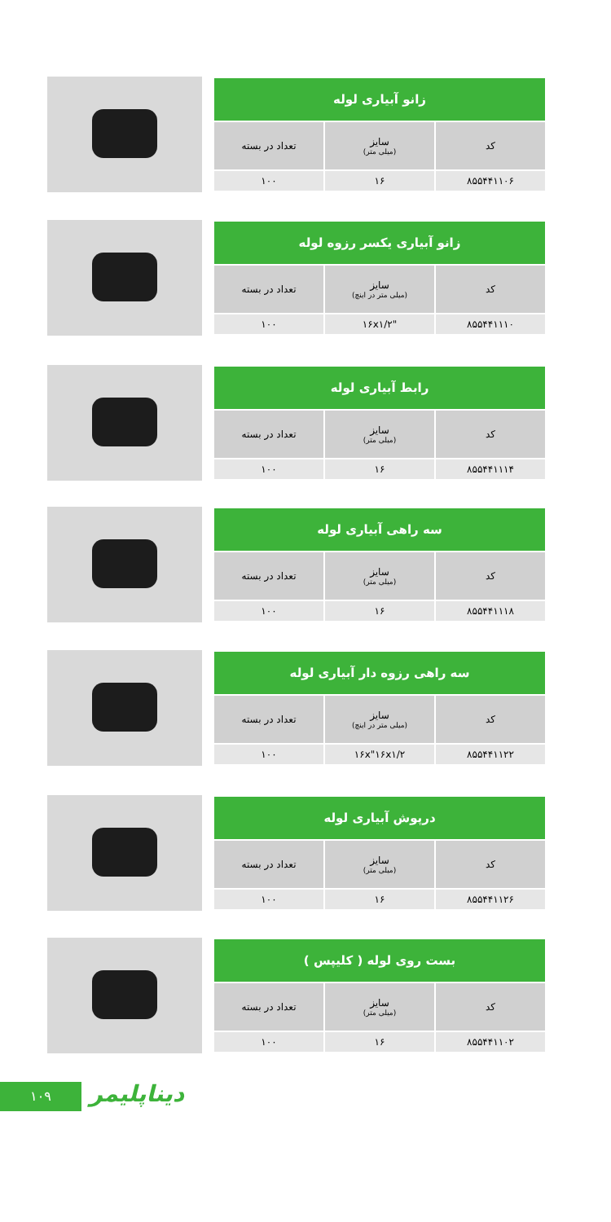| زانو آبیاری لوله | | |
| --- | --- | --- |
| کد | سایز (میلی متر) | تعداد در بسته |
| ۸۵۵۴۴۱۱۰۶ | ۱۶ | ۱۰۰ |
| زانو آبیاری یکسر رزوه لوله | | |
| --- | --- | --- |
| کد | سایز (میلی متر در اینچ) | تعداد در بسته |
| ۸۵۵۴۴۱۱۱۰ | "۱۶x۱/۲ | ۱۰۰ |
| رابط آبیاری لوله | | |
| --- | --- | --- |
| کد | سایز (میلی متر) | تعداد در بسته |
| ۸۵۵۴۴۱۱۱۴ | ۱۶ | ۱۰۰ |
| سه راهی آبیاری لوله | | |
| --- | --- | --- |
| کد | سایز (میلی متر) | تعداد در بسته |
| ۸۵۵۴۴۱۱۱۸ | ۱۶ | ۱۰۰ |
| سه راهی رزوه دار آبیاری لوله | | |
| --- | --- | --- |
| کد | سایز (میلی متر در اینچ) | تعداد در بسته |
| ۸۵۵۴۴۱۱۲۲ | ۱۶x"۱۶x۱/۲ | ۱۰۰ |
| درپوش آبیاری لوله | | |
| --- | --- | --- |
| کد | سایز (میلی متر) | تعداد در بسته |
| ۸۵۵۴۴۱۱۲۶ | ۱۶ | ۱۰۰ |
| بست روی لوله ( کلیپس ) | | |
| --- | --- | --- |
| کد | سایز (میلی متر) | تعداد در بسته |
| ۸۵۵۴۴۱۱۰۲ | ۱۶ | ۱۰۰ |
۱۰۹ دیناپلیمر